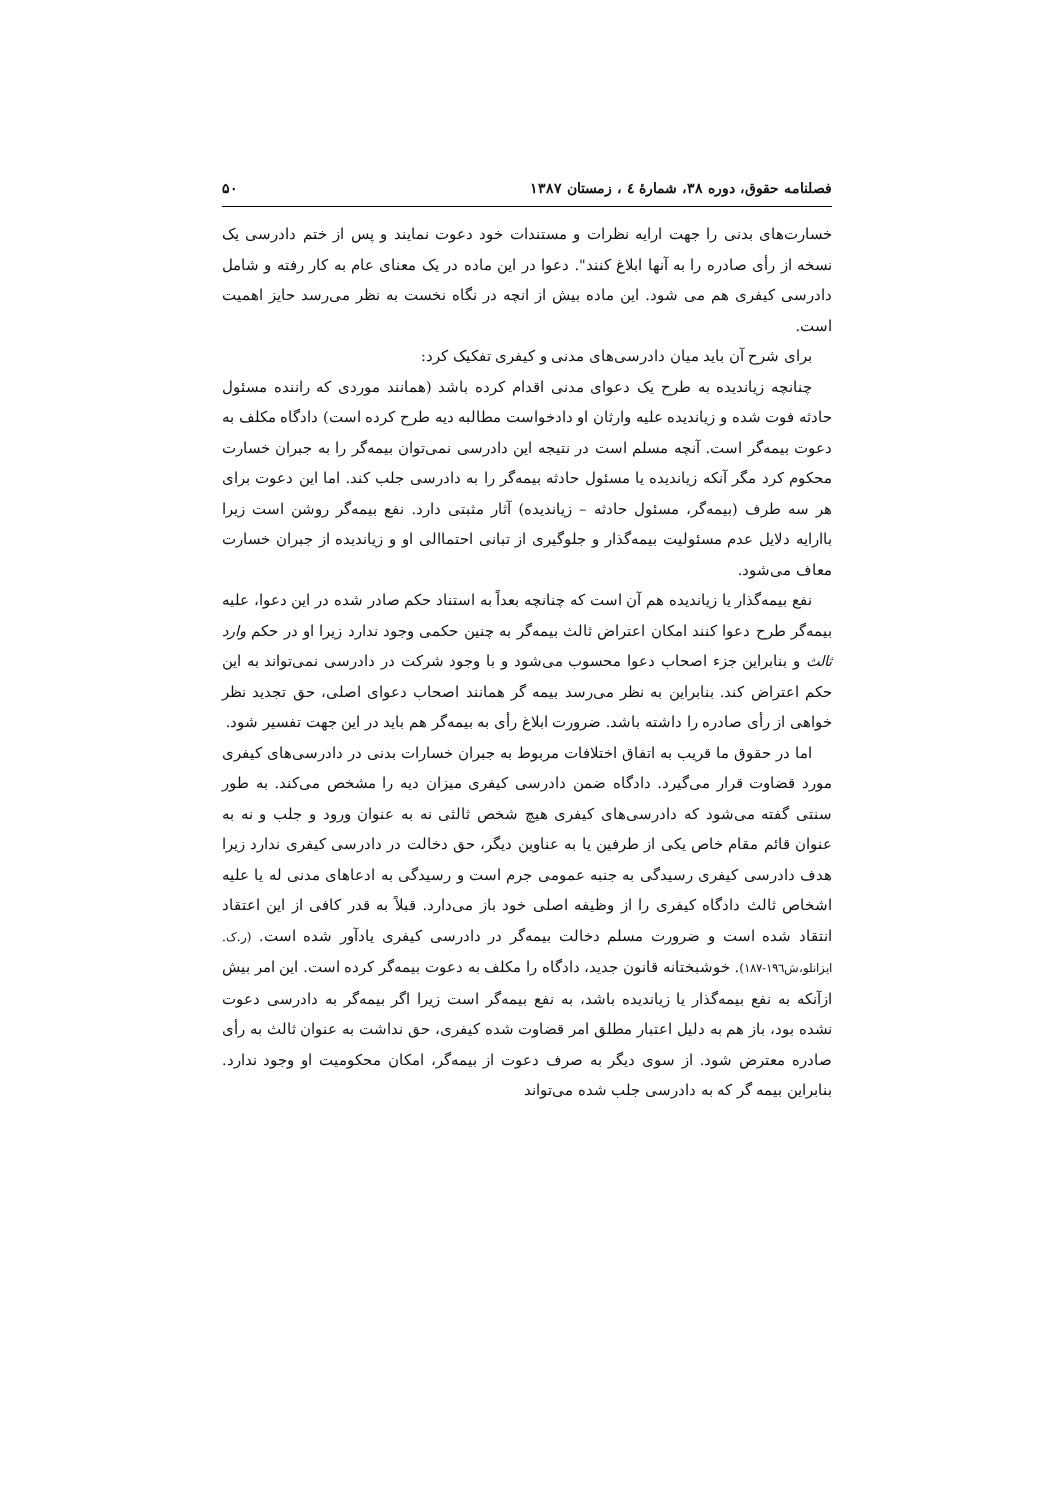فصلنامه حقوق، دوره ۳۸، شمارۀ ٤ ، زمستان ۱۳۸۷ ۵۰
خسارت‌های بدنی را جهت ارایه نظرات و مستندات خود دعوت نمایند و پس از ختم دادرسی یک نسخه از رأی صادره را به آنها ابلاغ کنند". دعوا در این ماده در یک معنای عام به کار رفته و شامل دادرسی کیفری هم می شود. این ماده بیش از انچه در نگاه نخست به نظر می‌رسد حایز اهمیت است.
برای شرح آن باید میان دادرسی‌های مدنی و کیفری تفکیک کرد:
چنانچه زیاندیده به طرح یک دعوای مدنی اقدام کرده باشد (همانند موردی که راننده مسئول حادثه فوت شده و زیاندیده علیه وارثان او دادخواست مطالبه دیه طرح کرده است) دادگاه مکلف به دعوت بیمه‌گر است. آنچه مسلم است در نتیجه این دادرسی نمی‌توان بیمه‌گر را به جبران خسارت محکوم کرد مگر آنکه زیاندیده یا مسئول حادثه بیمه‌گر را به دادرسی جلب کند. اما این دعوت برای هر سه طرف (بیمه‌گر، مسئول حادثه – زیاندیده) آثار مثبتی دارد. نفع بیمه‌گر روشن است زیرا باارایه دلایل عدم مسئولیت بیمه‌گذار و جلوگیری از تبانی احتماالی او و زیاندیده از جبران خسارت معاف می‌شود.
نفع بیمه‌گذار یا زیاندیده هم آن است که چنانچه بعداً به استناد حکم صادر شده در این دعوا، علیه بیمه‌گر طرح دعوا کنند امکان اعتراض ثالث بیمه‌گر به چنین حکمی وجود ندارد زیرا او در حکم وارد ثالث و بنابراین جزء اصحاب دعوا محسوب می‌شود و با وجود شرکت در دادرسی نمی‌تواند به این حکم اعتراض کند. بنابراین به نظر می‌رسد بیمه گر همانند اصحاب دعوای اصلی، حق تجدید نظر خواهی از رأی صادره را داشته باشد. ضرورت ابلاغ رأی به بیمه‌گر هم باید در این جهت تفسیر شود.
اما در حقوق ما قریب به اتفاق اختلافات مربوط به جبران خسارات بدنی در دادرسی‌های کیفری مورد قضاوت قرار می‌گیرد. دادگاه ضمن دادرسی کیفری میزان دیه را مشخص می‌کند. به طور سنتی گفته می‌شود که دادرسی‌های کیفری هیچ شخص ثالثی نه به عنوان ورود و جلب و نه به عنوان قائم مقام خاص یکی از طرفین یا به عناوین دیگر، حق دخالت در دادرسی کیفری ندارد زیرا هدف دادرسی کیفری رسیدگی به جنبه عمومی جرم است و رسیدگی به ادعاهای مدنی له یا علیه اشخاص ثالث دادگاه کیفری را از وظیفه اصلی خود باز می‌دارد. قبلاً به قدر کافی از این اعتقاد انتقاد شده است و ضرورت مسلم دخالت بیمه‌گر در دادرسی کیفری یادآور شده است. (ر.ک. ایزانلو،ش۱۹٦-۱۸۷). خوشبختانه قانون جدید، دادگاه را مکلف به دعوت بیمه‌گر کرده است. این امر بیش ازآنکه به نفع بیمه‌گذار یا زیاندیده باشد، به نفع بیمه‌گر است زیرا اگر بیمه‌گر به دادرسی دعوت نشده بود، باز هم به دلیل اعتبار مطلق امر قضاوت شده کیفری، حق نداشت به عنوان ثالث به رأی صادره معترض شود. از سوی دیگر به صرف دعوت از بیمه‌گر، امکان محکومیت او وجود ندارد. بنابراین بیمه گر که به دادرسی جلب شده می‌تواند